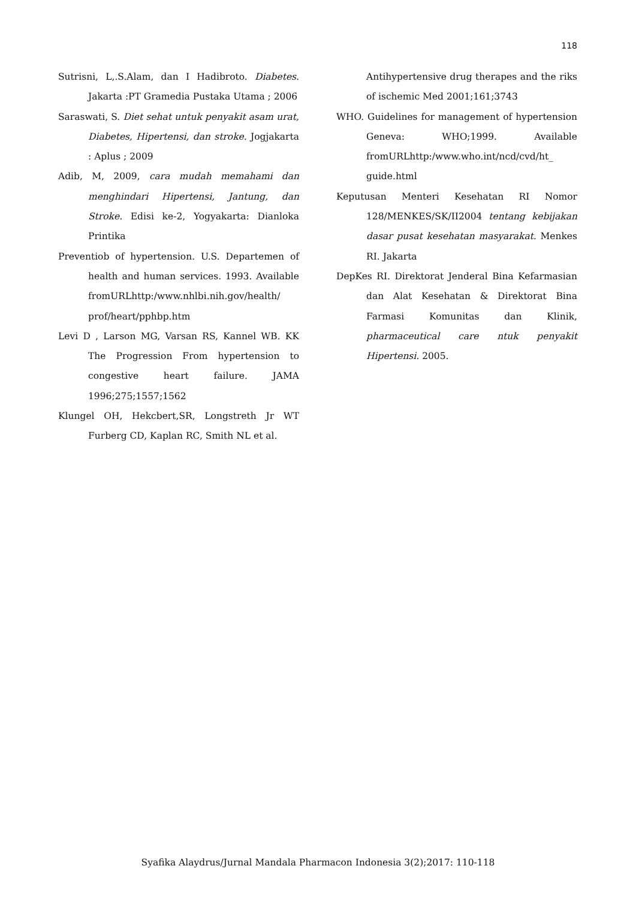118
Sutrisni, L,.S.Alam, dan I Hadibroto. Diabetes. Jakarta :PT Gramedia Pustaka Utama ; 2006
Saraswati, S. Diet sehat untuk penyakit asam urat, Diabetes, Hipertensi, dan stroke. Jogjakarta : Aplus ; 2009
Adib, M, 2009, cara mudah memahami dan menghindari Hipertensi, Jantung, dan Stroke. Edisi ke-2, Yogyakarta: Dianloka Printika
Preventiob of hypertension. U.S. Departemen of health and human services. 1993. Available fromURLhttp:/www.nhlbi.nih.gov/health/ prof/heart/pphbp.htm
Levi D , Larson MG, Varsan RS, Kannel WB. KK The Progression From hypertension to congestive heart failure. JAMA 1996;275;1557;1562
Klungel OH, Hekcbert,SR, Longstreth Jr WT Furberg CD, Kaplan RC, Smith NL et al.
Antihypertensive drug therapes and the riks of ischemic Med 2001;161;3743
WHO. Guidelines for management of hypertension Geneva: WHO;1999. Available fromURLhttp:/www.who.int/ncd/cvd/ht_ guide.html
Keputusan Menteri Kesehatan RI Nomor 128/MENKES/SK/II2004 tentang kebijakan dasar pusat kesehatan masyarakat. Menkes RI. Jakarta
DepKes RI. Direktorat Jenderal Bina Kefarmasian dan Alat Kesehatan & Direktorat Bina Farmasi Komunitas dan Klinik, pharmaceutical care ntuk penyakit Hipertensi. 2005.
Syafika Alaydrus/Jurnal Mandala Pharmacon Indonesia 3(2);2017: 110-118